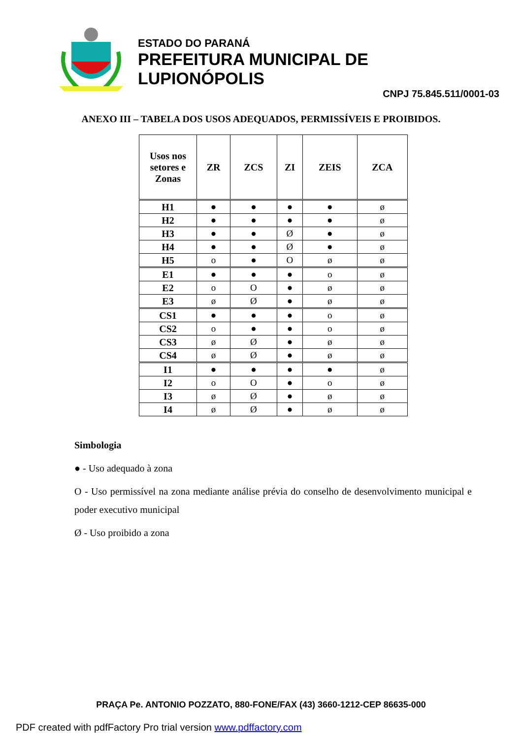ESTADO DO PARANÁ
PREFEITURA MUNICIPAL DE LUPIONÓPOLIS
CNPJ 75.845.511/0001-03
ANEXO III – TABELA DOS USOS ADEQUADOS, PERMISSÍVEIS E PROIBIDOS.
| Usos nos setores e Zonas | ZR | ZCS | ZI | ZEIS | ZCA |
| --- | --- | --- | --- | --- | --- |
| H1 | ● | ● | ● | ● | ø |
| H2 | ● | ● | ● | ● | ø |
| H3 | ● | ● | Ø | ● | ø |
| H4 | ● | ● | Ø | ● | ø |
| H5 | o | ● | O | ø | ø |
| E1 | ● | ● | ● | o | ø |
| E2 | o | O | ● | ø | ø |
| E3 | ø | Ø | ● | ø | ø |
| CS1 | ● | ● | ● | o | ø |
| CS2 | o | ● | ● | o | ø |
| CS3 | ø | Ø | ● | ø | ø |
| CS4 | ø | Ø | ● | ø | ø |
| I1 | ● | ● | ● | ● | ø |
| I2 | o | O | ● | o | ø |
| I3 | ø | Ø | ● | ø | ø |
| I4 | ø | Ø | ● | ø | ø |
Simbologia
● - Uso adequado à zona
O - Uso permissível na zona mediante análise prévia do conselho de desenvolvimento municipal e poder executivo municipal
Ø - Uso proibido a zona
PRAÇA Pe. ANTONIO POZZATO, 880-FONE/FAX (43) 3660-1212-CEP 86635-000
PDF created with pdfFactory Pro trial version www.pdffactory.com